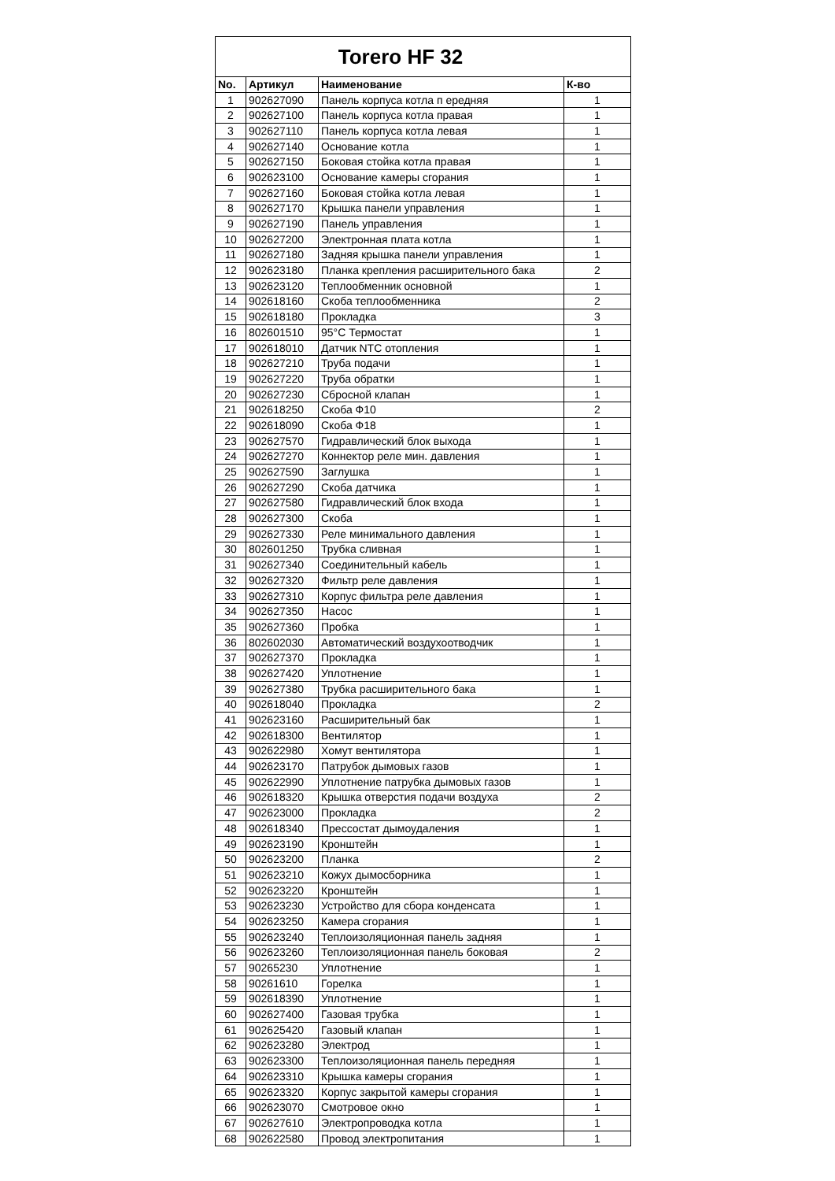| Torero HF 32 | | | |
| --- | --- | --- | --- |
| No. | Артикул | Наименование | К-во |
| 1 | 902627090 | Панель корпуса котла п ередняя | 1 |
| 2 | 902627100 | Панель корпуса котла правая | 1 |
| 3 | 902627110 | Панель корпуса котла левая | 1 |
| 4 | 902627140 | Основание котла | 1 |
| 5 | 902627150 | Боковая стойка котла правая | 1 |
| 6 | 902623100 | Основание камеры сгорания | 1 |
| 7 | 902627160 | Боковая стойка котла левая | 1 |
| 8 | 902627170 | Крышка панели управления | 1 |
| 9 | 902627190 | Панель управления | 1 |
| 10 | 902627200 | Электронная плата котла | 1 |
| 11 | 902627180 | Задняя крышка панели управления | 1 |
| 12 | 902623180 | Планка крепления расширительного бака | 2 |
| 13 | 902623120 | Теплообменник основной | 1 |
| 14 | 902618160 | Скоба теплообменника | 2 |
| 15 | 902618180 | Прокладка | 3 |
| 16 | 802601510 | 95°C Термостат | 1 |
| 17 | 902618010 | Датчик NTC отопления | 1 |
| 18 | 902627210 | Труба подачи | 1 |
| 19 | 902627220 | Труба обратки | 1 |
| 20 | 902627230 | Сбросной клапан | 1 |
| 21 | 902618250 | Скоба Ф10 | 2 |
| 22 | 902618090 | Скоба Ф18 | 1 |
| 23 | 902627570 | Гидравлический блок выхода | 1 |
| 24 | 902627270 | Коннектор реле мин. давления | 1 |
| 25 | 902627590 | Заглушка | 1 |
| 26 | 902627290 | Скоба датчика | 1 |
| 27 | 902627580 | Гидравлический блок входа | 1 |
| 28 | 902627300 | Скоба | 1 |
| 29 | 902627330 | Реле минимального давления | 1 |
| 30 | 802601250 | Трубка сливная | 1 |
| 31 | 902627340 | Соединительный кабель | 1 |
| 32 | 902627320 | Фильтр реле давления | 1 |
| 33 | 902627310 | Корпус фильтра реле давления | 1 |
| 34 | 902627350 | Насос | 1 |
| 35 | 902627360 | Пробка | 1 |
| 36 | 802602030 | Автоматический воздухоотводчик | 1 |
| 37 | 902627370 | Прокладка | 1 |
| 38 | 902627420 | Уплотнение | 1 |
| 39 | 902627380 | Трубка расширительного бака | 1 |
| 40 | 902618040 | Прокладка | 2 |
| 41 | 902623160 | Расширительный бак | 1 |
| 42 | 902618300 | Вентилятор | 1 |
| 43 | 902622980 | Хомут вентилятора | 1 |
| 44 | 902623170 | Патрубок дымовых газов | 1 |
| 45 | 902622990 | Уплотнение патрубка дымовых газов | 1 |
| 46 | 902618320 | Крышка отверстия подачи воздуха | 2 |
| 47 | 902623000 | Прокладка | 2 |
| 48 | 902618340 | Прессостат дымоудаления | 1 |
| 49 | 902623190 | Кронштейн | 1 |
| 50 | 902623200 | Планка | 2 |
| 51 | 902623210 | Кожух дымосборника | 1 |
| 52 | 902623220 | Кронштейн | 1 |
| 53 | 902623230 | Устройство для сбора конденсата | 1 |
| 54 | 902623250 | Камера сгорания | 1 |
| 55 | 902623240 | Теплоизоляционная панель задняя | 1 |
| 56 | 902623260 | Теплоизоляционная панель боковая | 2 |
| 57 | 90265230 | Уплотнение | 1 |
| 58 | 90261610 | Горелка | 1 |
| 59 | 902618390 | Уплотнение | 1 |
| 60 | 902627400 | Газовая трубка | 1 |
| 61 | 902625420 | Газовый клапан | 1 |
| 62 | 902623280 | Электрод | 1 |
| 63 | 902623300 | Теплоизоляционная панель передняя | 1 |
| 64 | 902623310 | Крышка камеры сгорания | 1 |
| 65 | 902623320 | Корпус закрытой камеры сгорания | 1 |
| 66 | 902623070 | Смотровое окно | 1 |
| 67 | 902627610 | Электропроводка котла | 1 |
| 68 | 902622580 | Провод электропитания | 1 |